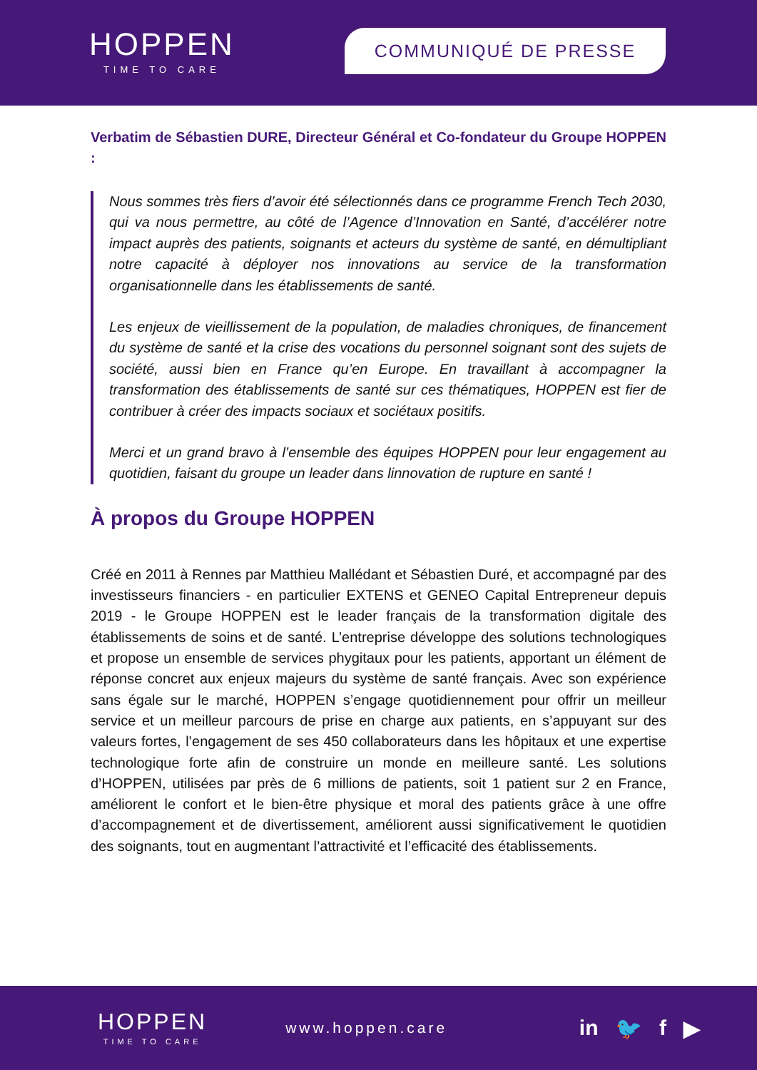HOPPEN
TIME TO CARE
COMMUNIQUÉ DE PRESSE
Verbatim de Sébastien DURE, Directeur Général et Co-fondateur du Groupe HOPPEN :
Nous sommes très fiers d’avoir été sélectionnés dans ce programme French Tech 2030, qui va nous permettre, au côté de l’Agence d’Innovation en Santé, d’accélérer notre impact auprès des patients, soignants et acteurs du système de santé, en démultipliant notre capacité à déployer nos innovations au service de la transformation organisationnelle dans les établissements de santé.
Les enjeux de vieillissement de la population, de maladies chroniques, de financement du système de santé et la crise des vocations du personnel soignant sont des sujets de société, aussi bien en France qu’en Europe. En travaillant à accompagner la transformation des établissements de santé sur ces thématiques, HOPPEN est fier de contribuer à créer des impacts sociaux et sociétaux positifs.
Merci et un grand bravo à l’ensemble des équipes HOPPEN pour leur engagement au quotidien, faisant du groupe un leader dans linnovation de rupture en santé !
À propos du Groupe HOPPEN
Créé en 2011 à Rennes par Matthieu Mallédant et Sébastien Duré, et accompagné par des investisseurs financiers - en particulier EXTENS et GENEO Capital Entrepreneur depuis 2019 - le Groupe HOPPEN est le leader français de la transformation digitale des établissements de soins et de santé. L’entreprise développe des solutions technologiques et propose un ensemble de services phygitaux pour les patients, apportant un élément de réponse concret aux enjeux majeurs du système de santé français. Avec son expérience sans égale sur le marché, HOPPEN s’engage quotidiennement pour offrir un meilleur service et un meilleur parcours de prise en charge aux patients, en s’appuyant sur des valeurs fortes, l’engagement de ses 450 collaborateurs dans les hôpitaux et une expertise technologique forte afin de construire un monde en meilleure santé. Les solutions d’HOPPEN, utilisées par près de 6 millions de patients, soit 1 patient sur 2 en France, améliorent le confort et le bien-être physique et moral des patients grâce à une offre d’accompagnement et de divertissement, améliorent aussi significativement le quotidien des soignants, tout en augmentant l’attractivité et l’efficacité des établissements.
HOPPEN
TIME TO CARE
www.hoppen.care
in 🐦 f ▶